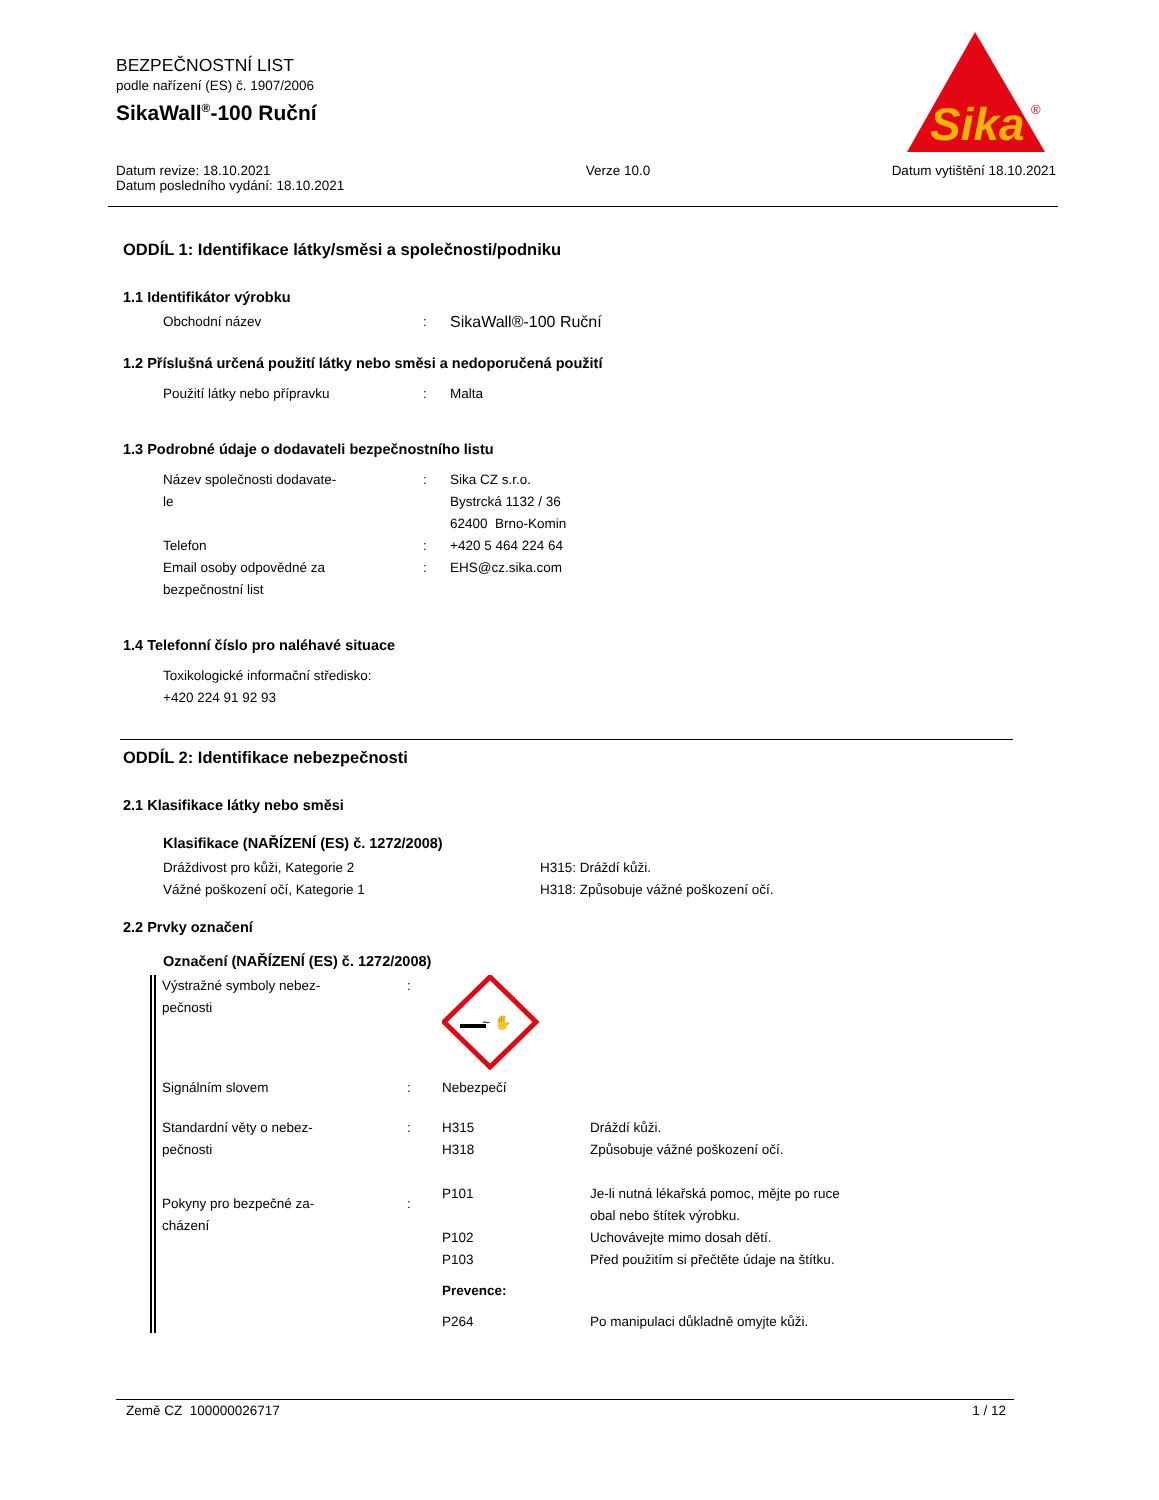BEZPEČNOSTNÍ LIST
podle nařízení (ES) č. 1907/2006
SikaWall<sup>®</sup>-100 Ruční
Sika
®
Datum revize: 18.10.2021
Datum posledního vydání: 18.10.2021
Verze 10.0 Datum vytištění 18.10.2021
ODDÍL 1: Identifikace látky/směsi a společnosti/podniku
1.1 Identifikátor výrobku
| Obchodní název | : | SikaWall®-100 Ruční |
1.2 Příslušná určená použití látky nebo směsi a nedoporučená použití
| Použití látky nebo přípravku | : | Malta |
1.3 Podrobné údaje o dodavateli bezpečnostního listu
| Název společnosti dodavate- le | : | Sika CZ s.r.o. Bystrcká 1132 / 36 62400 Brno-Komin |
| Telefon | : | +420 5 464 224 64 |
| Email osoby odpovědné za bezpečnostní list | : | EHS@cz.sika.com |
1.4 Telefonní číslo pro naléhavé situace
Toxikologické informační středisko:
+420 224 91 92 93
ODDÍL 2: Identifikace nebezpečnosti
2.1 Klasifikace látky nebo směsi
Klasifikace (NAŘÍZENÍ (ES) č. 1272/2008)
| Dráždivost pro kůži, Kategorie 2 | H315: Dráždí kůži. |
| Vážné poškození očí, Kategorie 1 | H318: Způsobuje vážné poškození očí. |
2.2 Prvky označení
Označení (NAŘÍZENÍ (ES) č. 1272/2008)
| Výstražné symboly nebez- pečnosti | : | ~ ✋ | |
| Signálním slovem | : | Nebezpečí | |
| Standardní věty o nebez- pečnosti | : | H315 H318 | Dráždí kůži. Způsobuje vážné poškození očí. |
| Pokyny pro bezpečné za- cházení | : | P101 P102 P103 Prevence: P264 | Je-li nutná lékařská pomoc, mějte po ruce obal nebo štítek výrobku. Uchovávejte mimo dosah dětí. Před použitím si přečtěte údaje na štítku. Po manipulaci důkladně omyjte kůži. |
Země CZ 100000026717 1 / 12